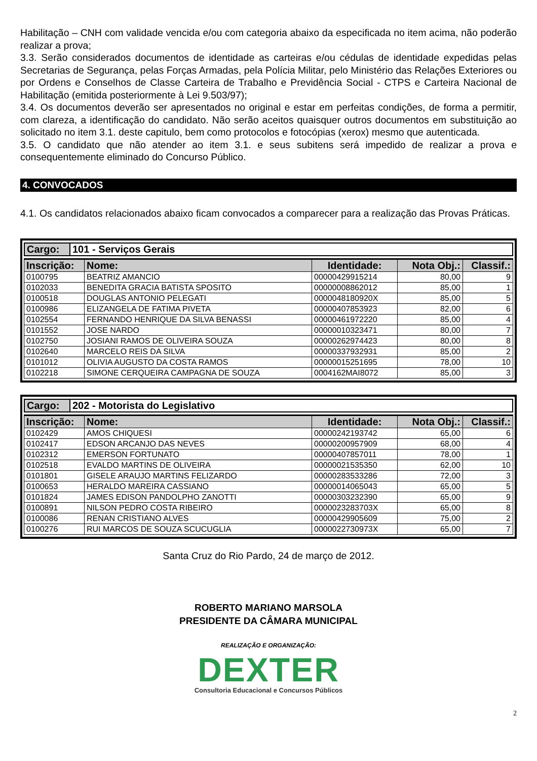Habilitação – CNH com validade vencida e/ou com categoria abaixo da especificada no item acima, não poderão realizar a prova;
3.3. Serão considerados documentos de identidade as carteiras e/ou cédulas de identidade expedidas pelas Secretarias de Segurança, pelas Forças Armadas, pela Polícia Militar, pelo Ministério das Relações Exteriores ou por Ordens e Conselhos de Classe Carteira de Trabalho e Previdência Social - CTPS e Carteira Nacional de Habilitação (emitida posteriormente à Lei 9.503/97);
3.4. Os documentos deverão ser apresentados no original e estar em perfeitas condições, de forma a permitir, com clareza, a identificação do candidato. Não serão aceitos quaisquer outros documentos em substituição ao solicitado no item 3.1. deste capitulo, bem como protocolos e fotocópias (xerox) mesmo que autenticada.
3.5. O candidato que não atender ao item 3.1. e seus subitens será impedido de realizar a prova e consequentemente eliminado do Concurso Público.
4. CONVOCADOS
4.1. Os candidatos relacionados abaixo ficam convocados a comparecer para a realização das Provas Práticas.
| Cargo: | 101 - Serviços Gerais |
| Inscrição: | Nome: | Identidade: | Nota Obj.: | Classif.: |
| --- | --- | --- | --- | --- |
| 0100795 | BEATRIZ AMANCIO | 00000429915214 | 80,00 | 9 |
| 0102033 | BENEDITA GRACIA BATISTA SPOSITO | 00000008862012 | 85,00 | 1 |
| 0100518 | DOUGLAS ANTONIO PELEGATI | 0000048180920X | 85,00 | 5 |
| 0100986 | ELIZANGELA DE FATIMA PIVETA | 00000407853923 | 82,00 | 6 |
| 0102554 | FERNANDO HENRIQUE DA SILVA BENASSI | 00000461972220 | 85,00 | 4 |
| 0101552 | JOSE NARDO | 00000010323471 | 80,00 | 7 |
| 0102750 | JOSIANI RAMOS DE OLIVEIRA SOUZA | 00000262974423 | 80,00 | 8 |
| 0102640 | MARCELO REIS DA SILVA | 00000337932931 | 85,00 | 2 |
| 0101012 | OLIVIA AUGUSTO DA COSTA RAMOS | 00000015251695 | 78,00 | 10 |
| 0102218 | SIMONE CERQUEIRA CAMPAGNA DE SOUZA | 0004162MAI8072 | 85,00 | 3 |
| Cargo: | 202 - Motorista do Legislativo |
| Inscrição: | Nome: | Identidade: | Nota Obj.: | Classif.: |
| --- | --- | --- | --- | --- |
| 0102429 | AMOS CHIQUESI | 00000242193742 | 65,00 | 6 |
| 0102417 | EDSON ARCANJO DAS NEVES | 00000200957909 | 68,00 | 4 |
| 0102312 | EMERSON FORTUNATO | 00000407857011 | 78,00 | 1 |
| 0102518 | EVALDO MARTINS DE OLIVEIRA | 00000021535350 | 62,00 | 10 |
| 0101801 | GISELE ARAUJO MARTINS FELIZARDO | 00000283533286 | 72,00 | 3 |
| 0100653 | HERALDO MAREIRA CASSIANO | 00000014065043 | 65,00 | 5 |
| 0101824 | JAMES EDISON PANDOLPHO ZANOTTI | 00000303232390 | 65,00 | 9 |
| 0100891 | NILSON PEDRO COSTA RIBEIRO | 0000023283703X | 65,00 | 8 |
| 0100086 | RENAN CRISTIANO ALVES | 00000429905609 | 75,00 | 2 |
| 0100276 | RUI MARCOS DE SOUZA SCUCUGLIA | 0000022730973X | 65,00 | 7 |
Santa Cruz do Rio Pardo, 24 de março de 2012.
ROBERTO MARIANO MARSOLA
PRESIDENTE DA CÂMARA MUNICIPAL
REALIZAÇÃO E ORGANIZAÇÃO:
DEXTER
Consultoria Educacional e Concursos Públicos
2